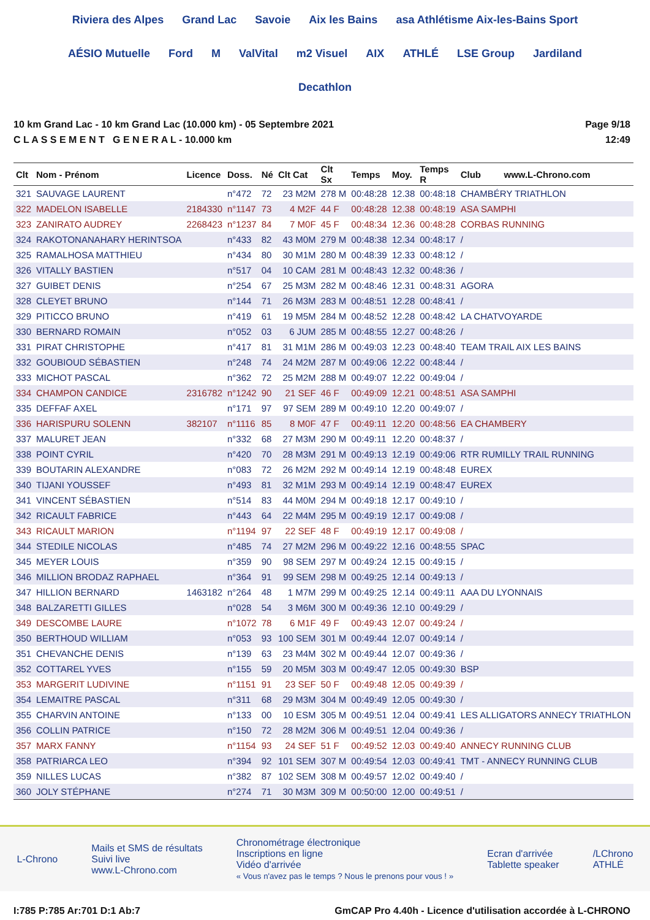Riviera des Alpes Grand Lac Savoie Aix les Bains asa Athlétisme Aix-les-Bains Sport AÉSIO Mutuelle Ford M ValVital m2 Visuel AIX ATHLÉ LSE Group Jardiland Decathlon
10 km Grand Lac - 10 km Grand Lac (10.000 km) - 05 Septembre 2021
C L A S S E M E N T G E N E R A L - 10.000 km
Page 9/18
12:49
| Clt | Nom - Prénom | Licence | Doss. | Né | Clt Cat | Clt Sx | Temps | Moy. | Temps R | Club www.L-Chrono.com |
| --- | --- | --- | --- | --- | --- | --- | --- | --- | --- | --- |
| 321 | SAUVAGE LAURENT | | n°472 | 72 | 23 M2M | 278 M | 00:48:28 | 12.38 | 00:48:18 | CHAMBÉRY TRIATHLON |
| 322 | MADELON ISABELLE | 2184330 | n°1147 | 73 | 4 M2F | 44 F | 00:48:28 | 12.38 | 00:48:19 | ASA SAMPHI |
| 323 | ZANIRATO AUDREY | 2268423 | n°1237 | 84 | 7 M0F | 45 F | 00:48:34 | 12.36 | 00:48:28 | CORBAS RUNNING |
| 324 | RAKOTONANAHARY HERINTSOA | | n°433 | 82 | 43 M0M | 279 M | 00:48:38 | 12.34 | 00:48:17 | / |
| 325 | RAMALHOSA MATTHIEU | | n°434 | 80 | 30 M1M | 280 M | 00:48:39 | 12.33 | 00:48:12 | / |
| 326 | VITALLY BASTIEN | | n°517 | 04 | 10 CAM | 281 M | 00:48:43 | 12.32 | 00:48:36 | / |
| 327 | GUIBET DENIS | | n°254 | 67 | 25 M3M | 282 M | 00:48:46 | 12.31 | 00:48:31 | AGORA |
| 328 | CLEYET BRUNO | | n°144 | 71 | 26 M3M | 283 M | 00:48:51 | 12.28 | 00:48:41 | / |
| 329 | PITICCO BRUNO | | n°419 | 61 | 19 M5M | 284 M | 00:48:52 | 12.28 | 00:48:42 | LA CHATVOYARDE |
| 330 | BERNARD ROMAIN | | n°052 | 03 | 6 JUM | 285 M | 00:48:55 | 12.27 | 00:48:26 | / |
| 331 | PIRAT CHRISTOPHE | | n°417 | 81 | 31 M1M | 286 M | 00:49:03 | 12.23 | 00:48:40 | TEAM TRAIL AIX LES BAINS |
| 332 | GOUBIOUD SÉBASTIEN | | n°248 | 74 | 24 M2M | 287 M | 00:49:06 | 12.22 | 00:48:44 | / |
| 333 | MICHOT PASCAL | | n°362 | 72 | 25 M2M | 288 M | 00:49:07 | 12.22 | 00:49:04 | / |
| 334 | CHAMPON CANDICE | 2316782 | n°1242 | 90 | 21 SEF | 46 F | 00:49:09 | 12.21 | 00:48:51 | ASA SAMPHI |
| 335 | DEFFAF AXEL | | n°171 | 97 | 97 SEM | 289 M | 00:49:10 | 12.20 | 00:49:07 | / |
| 336 | HARISPURU SOLENN | 382107 | n°1116 | 85 | 8 M0F | 47 F | 00:49:11 | 12.20 | 00:48:56 | EA CHAMBERY |
| 337 | MALURET JEAN | | n°332 | 68 | 27 M3M | 290 M | 00:49:11 | 12.20 | 00:48:37 | / |
| 338 | POINT CYRIL | | n°420 | 70 | 28 M3M | 291 M | 00:49:13 | 12.19 | 00:49:06 | RTR RUMILLY TRAIL RUNNING |
| 339 | BOUTARIN ALEXANDRE | | n°083 | 72 | 26 M2M | 292 M | 00:49:14 | 12.19 | 00:48:48 | EUREX |
| 340 | TIJANI YOUSSEF | | n°493 | 81 | 32 M1M | 293 M | 00:49:14 | 12.19 | 00:48:47 | EUREX |
| 341 | VINCENT SÉBASTIEN | | n°514 | 83 | 44 M0M | 294 M | 00:49:18 | 12.17 | 00:49:10 | / |
| 342 | RICAULT FABRICE | | n°443 | 64 | 22 M4M | 295 M | 00:49:19 | 12.17 | 00:49:08 | / |
| 343 | RICAULT MARION | | n°1194 | 97 | 22 SEF | 48 F | 00:49:19 | 12.17 | 00:49:08 | / |
| 344 | STEDILE NICOLAS | | n°485 | 74 | 27 M2M | 296 M | 00:49:22 | 12.16 | 00:48:55 | SPAC |
| 345 | MEYER LOUIS | | n°359 | 90 | 98 SEM | 297 M | 00:49:24 | 12.15 | 00:49:15 | / |
| 346 | MILLION BRODAZ RAPHAEL | | n°364 | 91 | 99 SEM | 298 M | 00:49:25 | 12.14 | 00:49:13 | / |
| 347 | HILLION BERNARD | 1463182 | n°264 | 48 | 1 M7M | 299 M | 00:49:25 | 12.14 | 00:49:11 | AAA DU LYONNAIS |
| 348 | BALZARETTI GILLES | | n°028 | 54 | 3 M6M | 300 M | 00:49:36 | 12.10 | 00:49:29 | / |
| 349 | DESCOMBE LAURE | | n°1072 | 78 | 6 M1F | 49 F | 00:49:43 | 12.07 | 00:49:24 | / |
| 350 | BERTHOUD WILLIAM | | n°053 | 93 | 100 SEM | 301 M | 00:49:44 | 12.07 | 00:49:14 | / |
| 351 | CHEVANCHE DENIS | | n°139 | 63 | 23 M4M | 302 M | 00:49:44 | 12.07 | 00:49:36 | / |
| 352 | COTTAREL YVES | | n°155 | 59 | 20 M5M | 303 M | 00:49:47 | 12.05 | 00:49:30 | BSP |
| 353 | MARGERIT LUDIVINE | | n°1151 | 91 | 23 SEF | 50 F | 00:49:48 | 12.05 | 00:49:39 | / |
| 354 | LEMAITRE PASCAL | | n°311 | 68 | 29 M3M | 304 M | 00:49:49 | 12.05 | 00:49:30 | / |
| 355 | CHARVIN ANTOINE | | n°133 | 00 | 10 ESM | 305 M | 00:49:51 | 12.04 | 00:49:41 | LES ALLIGATORS ANNECY TRIATHLON |
| 356 | COLLIN PATRICE | | n°150 | 72 | 28 M2M | 306 M | 00:49:51 | 12.04 | 00:49:36 | / |
| 357 | MARX FANNY | | n°1154 | 93 | 24 SEF | 51 F | 00:49:52 | 12.03 | 00:49:40 | ANNECY RUNNING CLUB |
| 358 | PATRIARCA LEO | | n°394 | 92 | 101 SEM | 307 M | 00:49:54 | 12.03 | 00:49:41 | TMT - ANNECY RUNNING CLUB |
| 359 | NILLES LUCAS | | n°382 | 87 | 102 SEM | 308 M | 00:49:57 | 12.02 | 00:49:40 | / |
| 360 | JOLY STÉPHANE | | n°274 | 71 | 30 M3M | 309 M | 00:50:00 | 12.00 | 00:49:51 | / |
L-Chrono
Mails et SMS de résultats
Suivi live
www.L-Chrono.com
Chronométrage électronique
Inscriptions en ligne
Vidéo d'arrivée
« Vous n'avez pas le temps ? Nous le prenons pour vous ! »
Ecran d'arrivée
Tablette speaker
/LChrono
ATHLÉ
I:785 P:785 Ar:701 D:1 Ab:7 GmCAP Pro 4.40h - Licence d'utilisation accordée à L-CHRONO